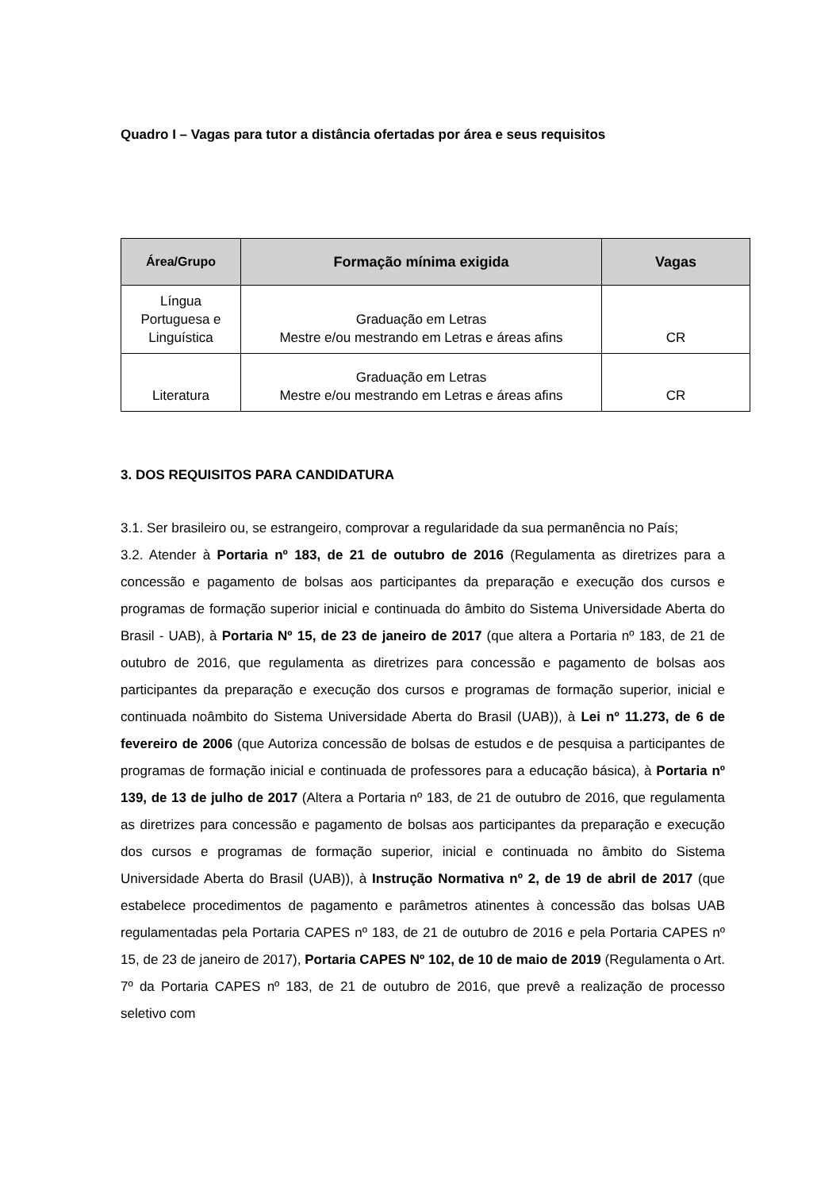Quadro I – Vagas para tutor a distância ofertadas por área e seus requisitos
| Área/Grupo | Formação mínima exigida | Vagas |
| --- | --- | --- |
| Língua Portuguesa e Linguística | Graduação em Letras Mestre e/ou mestrando em Letras e áreas afins | CR |
| Literatura | Graduação em Letras Mestre e/ou mestrando em Letras e áreas afins | CR |
3. DOS REQUISITOS PARA CANDIDATURA
3.1. Ser brasileiro ou, se estrangeiro, comprovar a regularidade da sua permanência no País;
3.2. Atender à Portaria nº 183, de 21 de outubro de 2016 (Regulamenta as diretrizes para a concessão e pagamento de bolsas aos participantes da preparação e execução dos cursos e programas de formação superior inicial e continuada do âmbito do Sistema Universidade Aberta do Brasil - UAB), à Portaria Nº 15, de 23 de janeiro de 2017 (que altera a Portaria nº 183, de 21 de outubro de 2016, que regulamenta as diretrizes para concessão e pagamento de bolsas aos participantes da preparação e execução dos cursos e programas de formação superior, inicial e continuada noâmbito do Sistema Universidade Aberta do Brasil (UAB)), à Lei nº 11.273, de 6 de fevereiro de 2006 (que Autoriza concessão de bolsas de estudos e de pesquisa a participantes de programas de formação inicial e continuada de professores para a educação básica), à Portaria nº 139, de 13 de julho de 2017 (Altera a Portaria nº 183, de 21 de outubro de 2016, que regulamenta as diretrizes para concessão e pagamento de bolsas aos participantes da preparação e execução dos cursos e programas de formação superior, inicial e continuada no âmbito do Sistema Universidade Aberta do Brasil (UAB)), à Instrução Normativa nº 2, de 19 de abril de 2017 (que estabelece procedimentos de pagamento e parâmetros atinentes à concessão das bolsas UAB regulamentadas pela Portaria CAPES nº 183, de 21 de outubro de 2016 e pela Portaria CAPES nº 15, de 23 de janeiro de 2017), Portaria CAPES Nº 102, de 10 de maio de 2019 (Regulamenta o Art. 7º da Portaria CAPES nº 183, de 21 de outubro de 2016, que prevê a realização de processo seletivo com